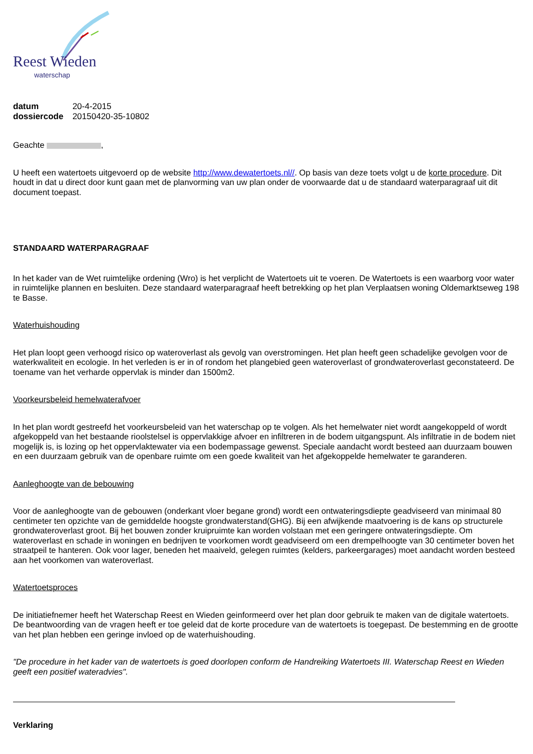Reest Wieden
waterschap
| datum | 20-4-2015 |
| dossiercode | 20150420-35-10802 |
Geachte ,
U heeft een watertoets uitgevoerd op de website http://www.dewatertoets.nl//. Op basis van deze toets volgt u de korte procedure. Dit houdt in dat u direct door kunt gaan met de planvorming van uw plan onder de voorwaarde dat u de standaard waterparagraaf uit dit document toepast.
STANDAARD WATERPARAGRAAF
In het kader van de Wet ruimtelijke ordening (Wro) is het verplicht de Watertoets uit te voeren. De Watertoets is een waarborg voor water in ruimtelijke plannen en besluiten. Deze standaard waterparagraaf heeft betrekking op het plan Verplaatsen woning Oldemarktseweg 198 te Basse.
Waterhuishouding
Het plan loopt geen verhoogd risico op wateroverlast als gevolg van overstromingen. Het plan heeft geen schadelijke gevolgen voor de waterkwaliteit en ecologie. In het verleden is er in of rondom het plangebied geen wateroverlast of grondwateroverlast geconstateerd. De toename van het verharde oppervlak is minder dan 1500m2.
Voorkeursbeleid hemelwaterafvoer
In het plan wordt gestreefd het voorkeursbeleid van het waterschap op te volgen. Als het hemelwater niet wordt aangekoppeld of wordt afgekoppeld van het bestaande rioolstelsel is oppervlakkige afvoer en infiltreren in de bodem uitgangspunt. Als infiltratie in de bodem niet mogelijk is, is lozing op het oppervlaktewater via een bodempassage gewenst. Speciale aandacht wordt besteed aan duurzaam bouwen en een duurzaam gebruik van de openbare ruimte om een goede kwaliteit van het afgekoppelde hemelwater te garanderen.
Aanleghoogte van de bebouwing
Voor de aanleghoogte van de gebouwen (onderkant vloer begane grond) wordt een ontwateringsdiepte geadviseerd van minimaal 80 centimeter ten opzichte van de gemiddelde hoogste grondwaterstand(GHG). Bij een afwijkende maatvoering is de kans op structurele grondwateroverlast groot. Bij het bouwen zonder kruipruimte kan worden volstaan met een geringere ontwateringsdiepte. Om wateroverlast en schade in woningen en bedrijven te voorkomen wordt geadviseerd om een drempelhoogte van 30 centimeter boven het straatpeil te hanteren. Ook voor lager, beneden het maaiveld, gelegen ruimtes (kelders, parkeergarages) moet aandacht worden besteed aan het voorkomen van wateroverlast.
Watertoetsproces
De initiatiefnemer heeft het Waterschap Reest en Wieden geinformeerd over het plan door gebruik te maken van de digitale watertoets. De beantwoording van de vragen heeft er toe geleid dat de korte procedure van de watertoets is toegepast. De bestemming en de grootte van het plan hebben een geringe invloed op de waterhuishouding.
"De procedure in het kader van de watertoets is goed doorlopen conform de Handreiking Watertoets III. Waterschap Reest en Wieden geeft een positief wateradvies".
Verklaring